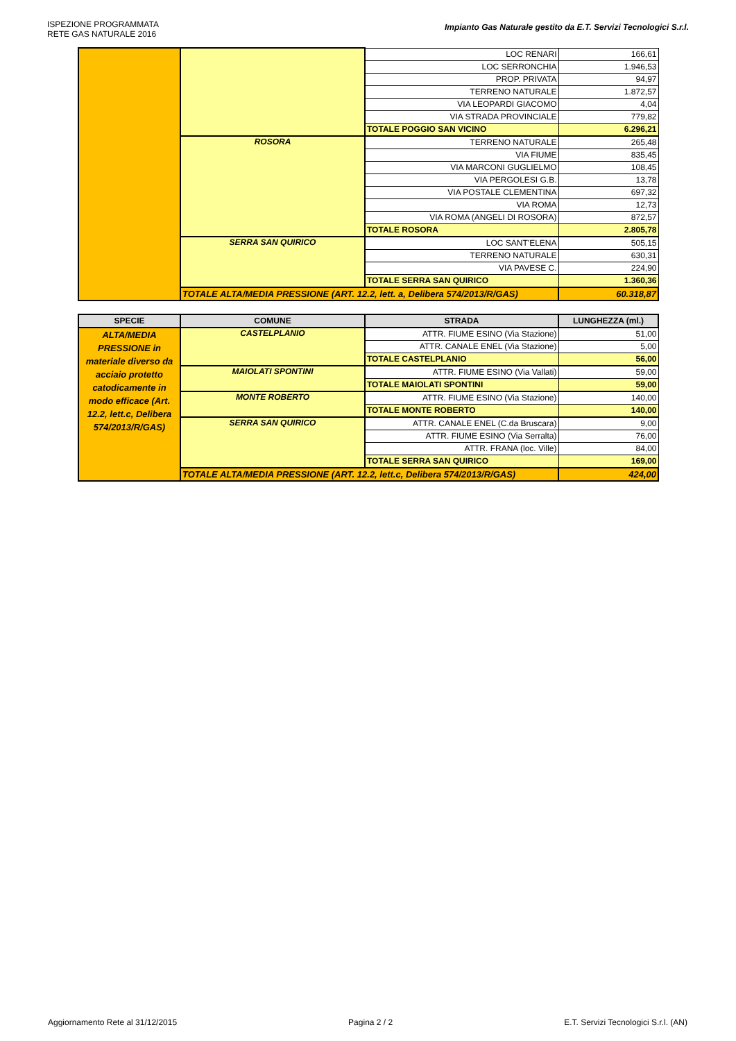ISPEZIONE PROGRAMMATA
RETE GAS NATURALE 2016
Impianto Gas Naturale gestito da E.T. Servizi Tecnologici S.r.l.
| | | LOC RENARI | 166,61 |
| | | LOC SERRONCHIA | 1.946,53 |
| | | PROP. PRIVATA | 94,97 |
| | | TERRENO NATURALE | 1.872,57 |
| | | VIA LEOPARDI GIACOMO | 4,04 |
| | | VIA STRADA PROVINCIALE | 779,82 |
| | | TOTALE POGGIO SAN VICINO | 6.296,21 |
| | ROSORA | TERRENO NATURALE | 265,48 |
| | | VIA FIUME | 835,45 |
| | | VIA MARCONI GUGLIELMO | 108,45 |
| | | VIA PERGOLESI G.B. | 13,78 |
| | | VIA POSTALE CLEMENTINA | 697,32 |
| | | VIA ROMA | 12,73 |
| | | VIA ROMA (ANGELI DI ROSORA) | 872,57 |
| | | TOTALE ROSORA | 2.805,78 |
| | SERRA SAN QUIRICO | LOC SANT'ELENA | 505,15 |
| | | TERRENO NATURALE | 630,31 |
| | | VIA PAVESE C. | 224,90 |
| | | TOTALE SERRA SAN QUIRICO | 1.360,36 |
| | TOTALE ALTA/MEDIA PRESSIONE (ART. 12.2, lett. a, Delibera 574/2013/R/GAS) | | 60.318,87 |
| SPECIE | COMUNE | STRADA | LUNGHEZZA (ml.) |
| --- | --- | --- | --- |
| ALTA/MEDIA PRESSIONE in materiale diverso da acciaio protetto catodicamente in modo efficace (Art. 12.2, lett.c, Delibera 574/2013/R/GAS) | CASTELPLANIO | ATTR. FIUME ESINO (Via Stazione) | 51,00 |
| | | ATTR. CANALE ENEL (Via Stazione) | 5,00 |
| | | TOTALE CASTELPLANIO | 56,00 |
| | MAIOLATI SPONTINI | ATTR. FIUME ESINO (Via Vallati) | 59,00 |
| | | TOTALE MAIOLATI SPONTINI | 59,00 |
| | MONTE ROBERTO | ATTR. FIUME ESINO (Via Stazione) | 140,00 |
| | | TOTALE MONTE ROBERTO | 140,00 |
| | SERRA SAN QUIRICO | ATTR. CANALE ENEL (C.da Bruscara) | 9,00 |
| | | ATTR. FIUME ESINO (Via Serralta) | 76,00 |
| | | ATTR. FRANA (loc. Ville) | 84,00 |
| | | TOTALE SERRA SAN QUIRICO | 169,00 |
| | TOTALE ALTA/MEDIA PRESSIONE (ART. 12.2, lett.c, Delibera 574/2013/R/GAS) | | 424,00 |
Aggiornamento Rete al 31/12/2015 Pagina 2 / 2 E.T. Servizi Tecnologici S.r.l. (AN)